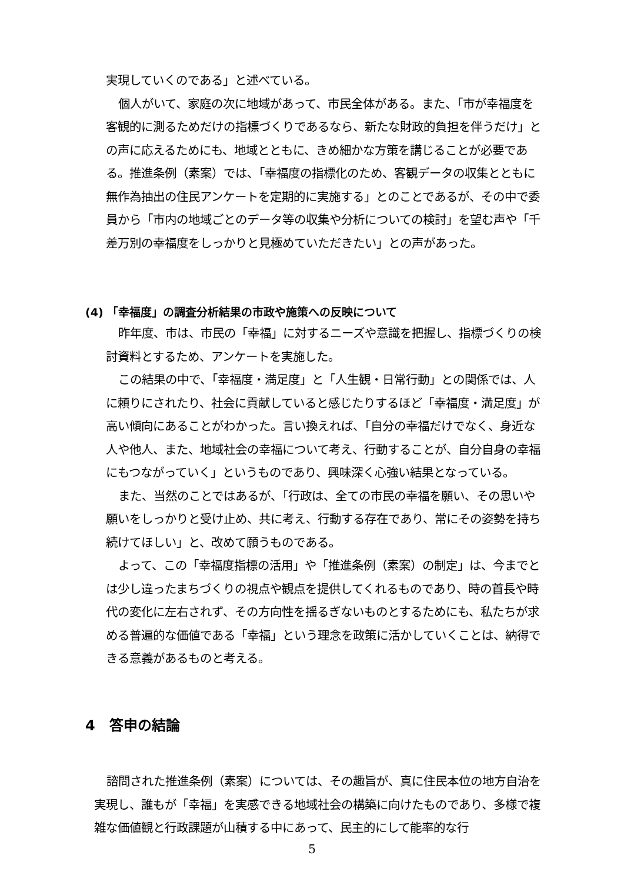実現していくのである」と述べている。
個人がいて、家庭の次に地域があって、市民全体がある。また、「市が幸福度を客観的に測るためだけの指標づくりであるなら、新たな財政的負担を伴うだけ」との声に応えるためにも、地域とともに、きめ細かな方策を講じることが必要である。推進条例（素案）では、「幸福度の指標化のため、客観データの収集とともに無作為抽出の住民アンケートを定期的に実施する」とのことであるが、その中で委員から「市内の地域ごとのデータ等の収集や分析についての検討」を望む声や「千差万別の幸福度をしっかりと見極めていただきたい」との声があった。
(4) 「幸福度」の調査分析結果の市政や施策への反映について
昨年度、市は、市民の「幸福」に対するニーズや意識を把握し、指標づくりの検討資料とするため、アンケートを実施した。
この結果の中で、「幸福度・満足度」と「人生観・日常行動」との関係では、人に頼りにされたり、社会に貢献していると感じたりするほど「幸福度・満足度」が高い傾向にあることがわかった。言い換えれば、「自分の幸福だけでなく、身近な人や他人、また、地域社会の幸福について考え、行動することが、自分自身の幸福にもつながっていく」というものであり、興味深く心強い結果となっている。
また、当然のことではあるが、「行政は、全ての市民の幸福を願い、その思いや願いをしっかりと受け止め、共に考え、行動する存在であり、常にその姿勢を持ち続けてほしい」と、改めて願うものである。
よって、この「幸福度指標の活用」や「推進条例（素案）の制定」は、今までとは少し違ったまちづくりの視点や観点を提供してくれるものであり、時の首長や時代の変化に左右されず、その方向性を揺るぎないものとするためにも、私たちが求める普遍的な価値である「幸福」という理念を政策に活かしていくことは、納得できる意義があるものと考える。
4　答申の結論
諮問された推進条例（素案）については、その趣旨が、真に住民本位の地方自治を実現し、誰もが「幸福」を実感できる地域社会の構築に向けたものであり、多様で複雑な価値観と行政課題が山積する中にあって、民主的にして能率的な行
5